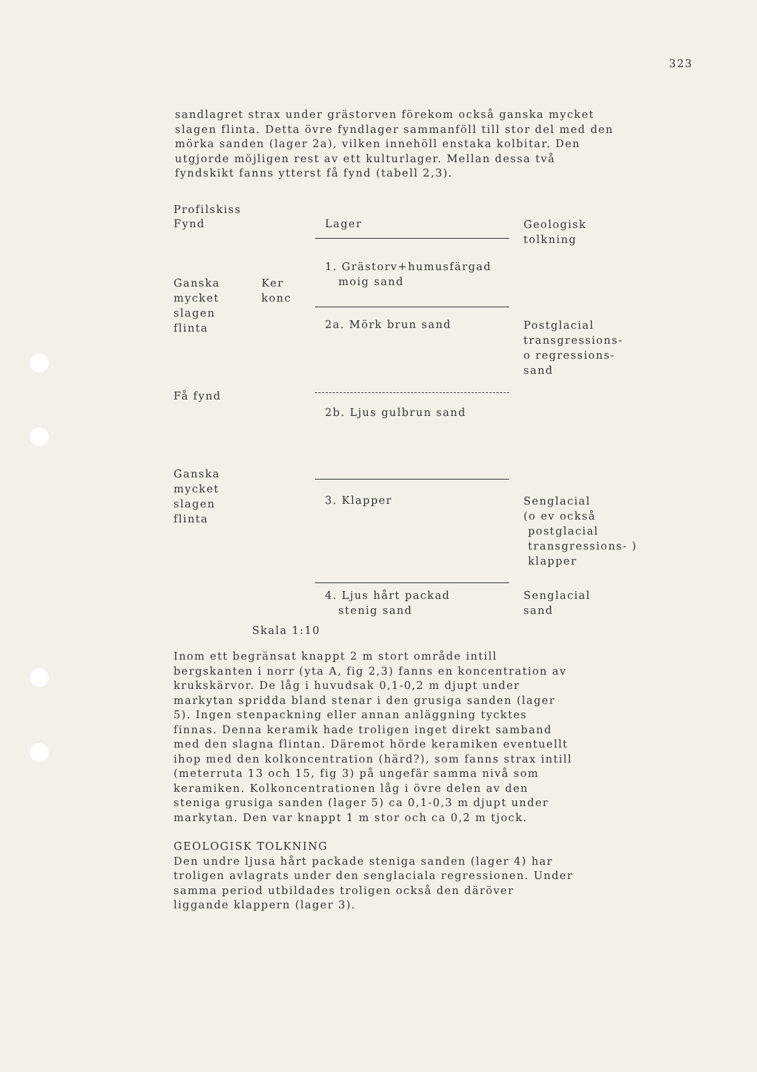323
sandlagret strax under grästorven förekom också ganska mycket slagen flinta. Detta övre fyndlager sammanföll till stor del med den mörka sanden (lager 2a), vilken innehöll enstaka kolbitar. Den utgjorde möjligen rest av ett kulturlager. Mellan dessa två fyndskikt fanns ytterst få fynd (tabell 2,3).
Profilskiss
Fynd
Lager
Geologisk
tolkning
Ganska
mycket
slagen
flinta
Ker
konc
1. Grästorv+humusfärgad
moig sand
2a. Mörk brun sand
Postglacial
transgressions-
o regressions-
sand
Få fynd
2b. Ljus gulbrun sand
Ganska
mycket
slagen
flinta
3. Klapper
Senglacial
(o ev också
postglacial
transgressions- )
klapper
4. Ljus hårt packad
stenig sand
Senglacial
sand
Skala 1:10
Inom ett begränsat knappt 2 m stort område intill bergskanten i norr (yta A, fig 2,3) fanns en koncentration av krukskärvor. De låg i huvudsak 0,1-0,2 m djupt under markytan spridda bland stenar i den grusiga sanden (lager 5). Ingen stenpackning eller annan anläggning tycktes finnas. Denna keramik hade troligen inget direkt samband med den slagna flintan. Däremot hörde keramiken eventuellt ihop med den kolkoncentration (härd?), som fanns strax intill (meterruta 13 och 15, fig 3) på ungefär samma nivå som keramiken. Kolkoncentrationen låg i övre delen av den steniga grusiga sanden (lager 5) ca 0,1-0,3 m djupt under markytan. Den var knappt 1 m stor och ca 0,2 m tjock.
GEOLOGISK TOLKNING
Den undre ljusa hårt packade steniga sanden (lager 4) har troligen avlagrats under den senglaciala regressionen. Under samma period utbildades troligen också den däröver liggande klappern (lager 3).